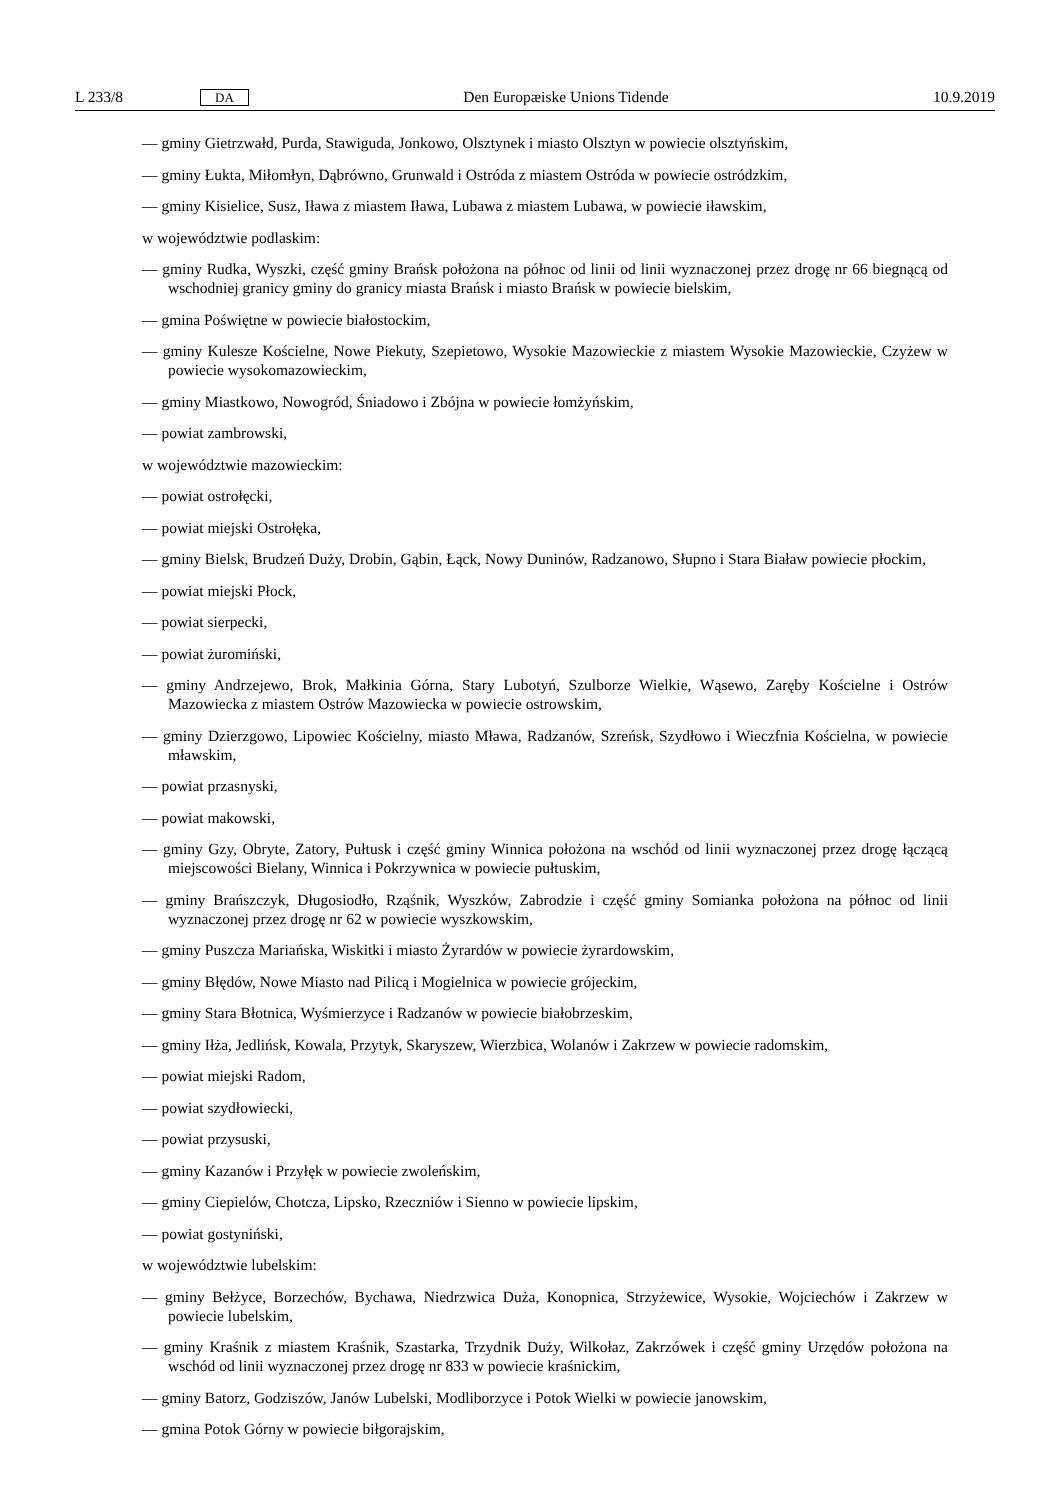L 233/8 DA Den Europæiske Unions Tidende 10.9.2019
— gminy Gietrzwałd, Purda, Stawiguda, Jonkowo, Olsztynek i miasto Olsztyn w powiecie olsztyńskim,
— gminy Łukta, Miłomłyn, Dąbrówno, Grunwald i Ostróda z miastem Ostróda w powiecie ostródzkim,
— gminy Kisielice, Susz, Iława z miastem Iława, Lubawa z miastem Lubawa, w powiecie iławskim,
w województwie podlaskim:
— gminy Rudka, Wyszki, część gminy Brańsk położona na północ od linii od linii wyznaczonej przez drogę nr 66 biegnącą od wschodniej granicy gminy do granicy miasta Brańsk i miasto Brańsk w powiecie bielskim,
— gmina Poświętne w powiecie białostockim,
— gminy Kulesze Kościelne, Nowe Piekuty, Szepietowo, Wysokie Mazowieckie z miastem Wysokie Mazowieckie, Czyżew w powiecie wysokomazowieckim,
— gminy Miastkowo, Nowogród, Śniadowo i Zbójna w powiecie łomżyńskim,
— powiat zambrowski,
w województwie mazowieckim:
— powiat ostrołęcki,
— powiat miejski Ostrołęka,
— gminy Bielsk, Brudzeń Duży, Drobin, Gąbin, Łąck, Nowy Duninów, Radzanowo, Słupno i Stara Biaław powiecie płockim,
— powiat miejski Płock,
— powiat sierpecki,
— powiat żuromiński,
— gminy Andrzejewo, Brok, Małkinia Górna, Stary Lubotyń, Szulborze Wielkie, Wąsewo, Zaręby Kościelne i Ostrów Mazowiecka z miastem Ostrów Mazowiecka w powiecie ostrowskim,
— gminy Dzierzgowo, Lipowiec Kościelny, miasto Mława, Radzanów, Szreńsk, Szydłowo i Wieczfnia Kościelna, w powiecie mławskim,
— powiat przasnyski,
— powiat makowski,
— gminy Gzy, Obryte, Zatory, Pułtusk i część gminy Winnica położona na wschód od linii wyznaczonej przez drogę łączącą miejscowości Bielany, Winnica i Pokrzywnica w powiecie pułtuskim,
— gminy Brańszczyk, Długosiodło, Rząśnik, Wyszków, Zabrodzie i część gminy Somianka położona na północ od linii wyznaczonej przez drogę nr 62 w powiecie wyszkowskim,
— gminy Puszcza Mariańska, Wiskitki i miasto Żyrardów w powiecie żyrardowskim,
— gminy Błędów, Nowe Miasto nad Pilicą i Mogielnica w powiecie grójeckim,
— gminy Stara Błotnica, Wyśmierzyce i Radzanów w powiecie białobrzeskim,
— gminy Iłża, Jedlińsk, Kowala, Przytyk, Skaryszew, Wierzbica, Wolanów i Zakrzew w powiecie radomskim,
— powiat miejski Radom,
— powiat szydłowiecki,
— powiat przysuski,
— gminy Kazanów i Przyłęk w powiecie zwoleńskim,
— gminy Ciepielów, Chotcza, Lipsko, Rzeczniów i Sienno w powiecie lipskim,
— powiat gostyniński,
w województwie lubelskim:
— gminy Bełżyce, Borzechów, Bychawa, Niedrzwica Duża, Konopnica, Strzyżewice, Wysokie, Wojciechów i Zakrzew w powiecie lubelskim,
— gminy Kraśnik z miastem Kraśnik, Szastarka, Trzydnik Duży, Wilkołaz, Zakrzówek i część gminy Urzędów położona na wschód od linii wyznaczonej przez drogę nr 833 w powiecie kraśnickim,
— gminy Batorz, Godziszów, Janów Lubelski, Modliborzyce i Potok Wielki w powiecie janowskim,
— gmina Potok Górny w powiecie biłgorajskim,